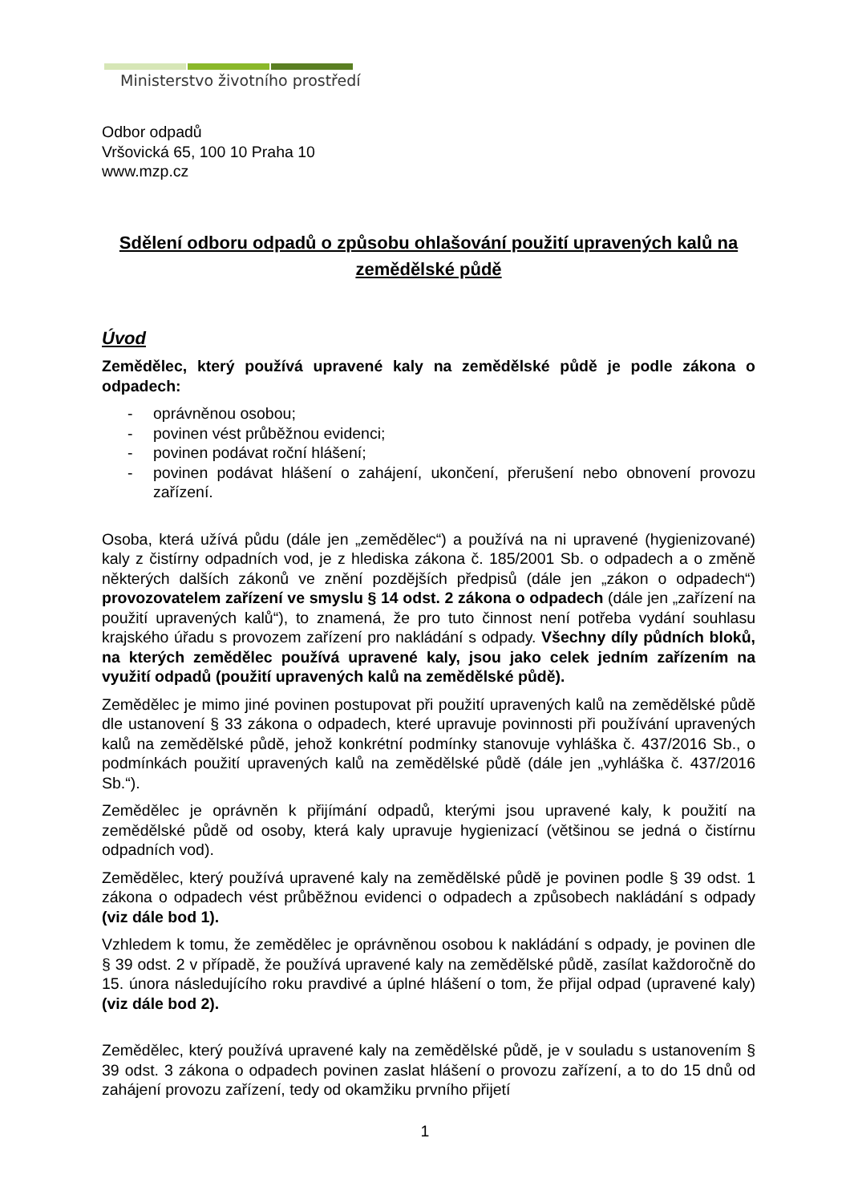Ministerstvo životního prostředí
Odbor odpadů
Vršovická 65, 100 10 Praha 10
www.mzp.cz
Sdělení odboru odpadů o způsobu ohlašování použití upravených kalů na zemědělské půdě
Úvod
Zemědělec, který používá upravené kaly na zemědělské půdě je podle zákona o odpadech:
- oprávněnou osobou;
- povinen vést průběžnou evidenci;
- povinen podávat roční hlášení;
- povinen podávat hlášení o zahájení, ukončení, přerušení nebo obnovení provozu zařízení.
Osoba, která užívá půdu (dále jen „zemědělec“) a používá na ni upravené (hygienizované) kaly z čistírny odpadních vod, je z hlediska zákona č. 185/2001 Sb. o odpadech a o změně některých dalších zákonů ve znění pozdějších předpisů (dále jen „zákon o odpadech“) provozovatelem zařízení ve smyslu § 14 odst. 2 zákona o odpadech (dále jen „zařízení na použití upravených kalů“), to znamená, že pro tuto činnost není potřeba vydání souhlasu krajského úřadu s provozem zařízení pro nakládání s odpady. Všechny díly půdních bloků, na kterých zemědělec používá upravené kaly, jsou jako celek jedním zařízením na využití odpadů (použití upravených kalů na zemědělské půdě).
Zemědělec je mimo jiné povinen postupovat při použití upravených kalů na zemědělské půdě dle ustanovení § 33 zákona o odpadech, které upravuje povinnosti při používání upravených kalů na zemědělské půdě, jehož konkrétní podmínky stanovuje vyhláška č. 437/2016 Sb., o podmínkách použití upravených kalů na zemědělské půdě (dále jen „vyhláška č. 437/2016 Sb.“).
Zemědělec je oprávněn k přijímání odpadů, kterými jsou upravené kaly, k použití na zemědělské půdě od osoby, která kaly upravuje hygienizací (většinou se jedná o čistírnu odpadních vod).
Zemědělec, který používá upravené kaly na zemědělské půdě je povinen podle § 39 odst. 1 zákona o odpadech vést průběžnou evidenci o odpadech a způsobech nakládání s odpady (viz dále bod 1).
Vzhledem k tomu, že zemědělec je oprávněnou osobou k nakládání s odpady, je povinen dle § 39 odst. 2 v případě, že používá upravené kaly na zemědělské půdě, zasílat každoročně do 15. února následujícího roku pravdivé a úplné hlášení o tom, že přijal odpad (upravené kaly) (viz dále bod 2).
Zemědělec, který používá upravené kaly na zemědělské půdě, je v souladu s ustanovením § 39 odst. 3 zákona o odpadech povinen zaslat hlášení o provozu zařízení, a to do 15 dnů od zahájení provozu zařízení, tedy od okamžiku prvního přijetí
1